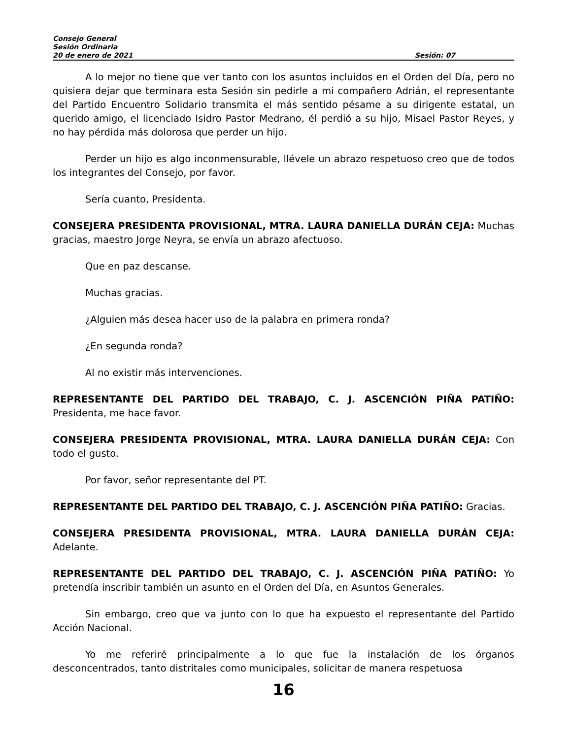Consejo General
Sesión Ordinaria
20 de enero de 2021 Sesión: 07
A lo mejor no tiene que ver tanto con los asuntos incluidos en el Orden del Día, pero no quisiera dejar que terminara esta Sesión sin pedirle a mi compañero Adrián, el representante del Partido Encuentro Solidario transmita el más sentido pésame a su dirigente estatal, un querido amigo, el licenciado Isidro Pastor Medrano, él perdió a su hijo, Misael Pastor Reyes, y no hay pérdida más dolorosa que perder un hijo.
Perder un hijo es algo inconmensurable, llévele un abrazo respetuoso creo que de todos los integrantes del Consejo, por favor.
Sería cuanto, Presidenta.
CONSEJERA PRESIDENTA PROVISIONAL, MTRA. LAURA DANIELLA DURÁN CEJA: Muchas gracias, maestro Jorge Neyra, se envía un abrazo afectuoso.
Que en paz descanse.
Muchas gracias.
¿Alguien más desea hacer uso de la palabra en primera ronda?
¿En segunda ronda?
Al no existir más intervenciones.
REPRESENTANTE DEL PARTIDO DEL TRABAJO, C. J. ASCENCIÓN PIÑA PATIÑO: Presidenta, me hace favor.
CONSEJERA PRESIDENTA PROVISIONAL, MTRA. LAURA DANIELLA DURÁN CEJA: Con todo el gusto.
Por favor, señor representante del PT.
REPRESENTANTE DEL PARTIDO DEL TRABAJO, C. J. ASCENCIÓN PIÑA PATIÑO: Gracias.
CONSEJERA PRESIDENTA PROVISIONAL, MTRA. LAURA DANIELLA DURÁN CEJA: Adelante.
REPRESENTANTE DEL PARTIDO DEL TRABAJO, C. J. ASCENCIÓN PIÑA PATIÑO: Yo pretendía inscribir también un asunto en el Orden del Día, en Asuntos Generales.
Sin embargo, creo que va junto con lo que ha expuesto el representante del Partido Acción Nacional.
Yo me referiré principalmente a lo que fue la instalación de los órganos desconcentrados, tanto distritales como municipales, solicitar de manera respetuosa
16